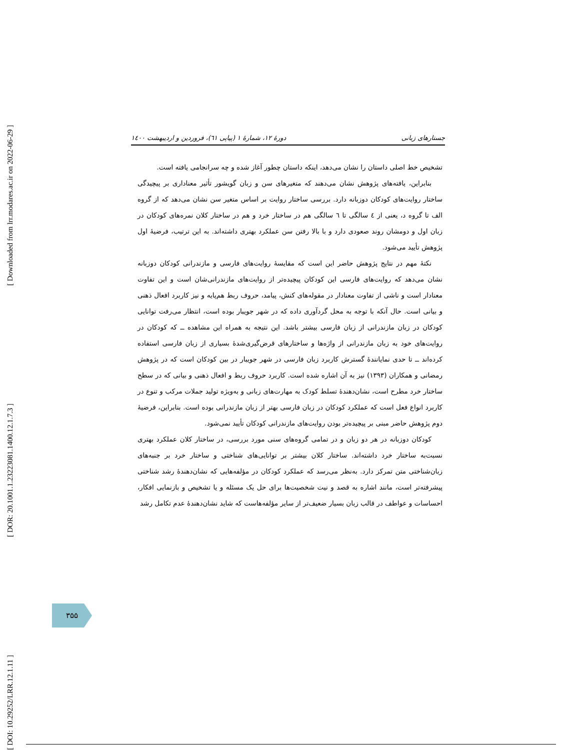[ Downloaded from lrr.modares.ac.ir on 2022-06-29 ]
[ DOR: 20.1001.1.23223081.1400.12.1.7.3 ]
[ DOI: 10.29252/LRR.12.1.11 ]
جستارهای زبانی دورهٔ ۱۲، شمارهٔ ۱ (پیاپی ٦۱)، فروردین و اردیبهشت ۱٤۰۰
تشخیص خط اصلی داستان را نشان می‌دهد، اینکه داستان چطور آغاز شده و چه سرانجامی یافته است.
بنابراین، یافته‌های پژوهش نشان می‌دهند که متغیرهای سن و زبان گویشور تأثیر معناداری بر پیچیدگی ساختار روایت‌های کودکان دوزبانه دارد. بررسی ساختار روایت بر اساس متغیر سن نشان می‌دهد که از گروه الف تا گروه د، یعنی از ٤ سالگی تا ٦ سالگی هم در ساختار خرد و هم در ساختار کلان نمره‌های کودکان در زبان اول و دومشان روند صعودی دارد و با بالا رفتن سن عملکرد بهتری داشته‌اند. به این ترتیب، فرضیهٔ اول پژوهش تأیید می‌شود.
نکتهٔ مهم در نتایج پژوهش حاضر این است که مقایسهٔ روایت‌های فارسی و مازندرانی کودکان دوزبانه نشان می‌دهد که روایت‌های فارسی این کودکان پیچیده‌تر از روایت‌های مازندرانی‌شان است و این تفاوت معنادار است و ناشی از تفاوت معنادار در مقوله‌های کنش، پیامد، حروف ربط هم‌پایه و نیز کاربرد افعال ذهنی و بیانی است. حال آنکه با توجه به محل گردآوری داده که در شهر جویبار بوده است، انتظار می‌رفت توانایی کودکان در زبان مازندرانی از زبان فارسی بیشتر باشد. این نتیجه به همراه این مشاهده ــ که کودکان در روایت‌های خود به زبان مازندرانی از واژه‌ها و ساختارهای قرض‌گیری‌شدهٔ بسیاری از زبان فارسی استفاده کرده‌اند ــ تا حدی نمایانندهٔ گسترش کاربرد زبان فارسی در شهر جویبار در بین کودکان است که در پژوهش رمضانی و همکاران (۱۳۹۳) نیز به آن اشاره شده است. کاربرد حروف ربط و افعال ذهنی و بیانی که در سطح ساختار خرد مطرح است، نشان‌دهندهٔ تسلط کودک به مهارت‌های زبانی و به‌ویژه تولید جملات مرکب و تنوع در کاربرد انواع فعل است که عملکرد کودکان در زبان فارسی بهتر از زبان مازندرانی بوده است. بنابراین، فرضیهٔ دوم پژوهش حاضر مبنی بر پیچیده‌تر بودن روایت‌های مازندرانی کودکان تأیید نمی‌شود.
کودکان دوزبانه در هر دو زبان و در تمامی گروه‌های سنی مورد بررسی، در ساختار کلان عملکرد بهتری نسبت‌به ساختار خرد داشته‌اند. ساختار کلان بیشتر بر توانایی‌های شناختی و ساختار خرد بر جنبه‌های زبان‌شناختی متن تمرکز دارد. به‌نظر می‌رسد که عملکرد کودکان در مؤلفه‌هایی که نشان‌دهندهٔ رشد شناختی پیشرفته‌تر است، مانند اشاره به قصد و نیت شخصیت‌ها برای حل یک مسئله و یا تشخیص و بازنمایی افکار، احساسات و عواطف در قالب زبان بسیار ضعیف‌تر از سایر مؤلفه‌هاست که شاید نشان‌دهندهٔ عدم تکامل رشد
۳۵۵